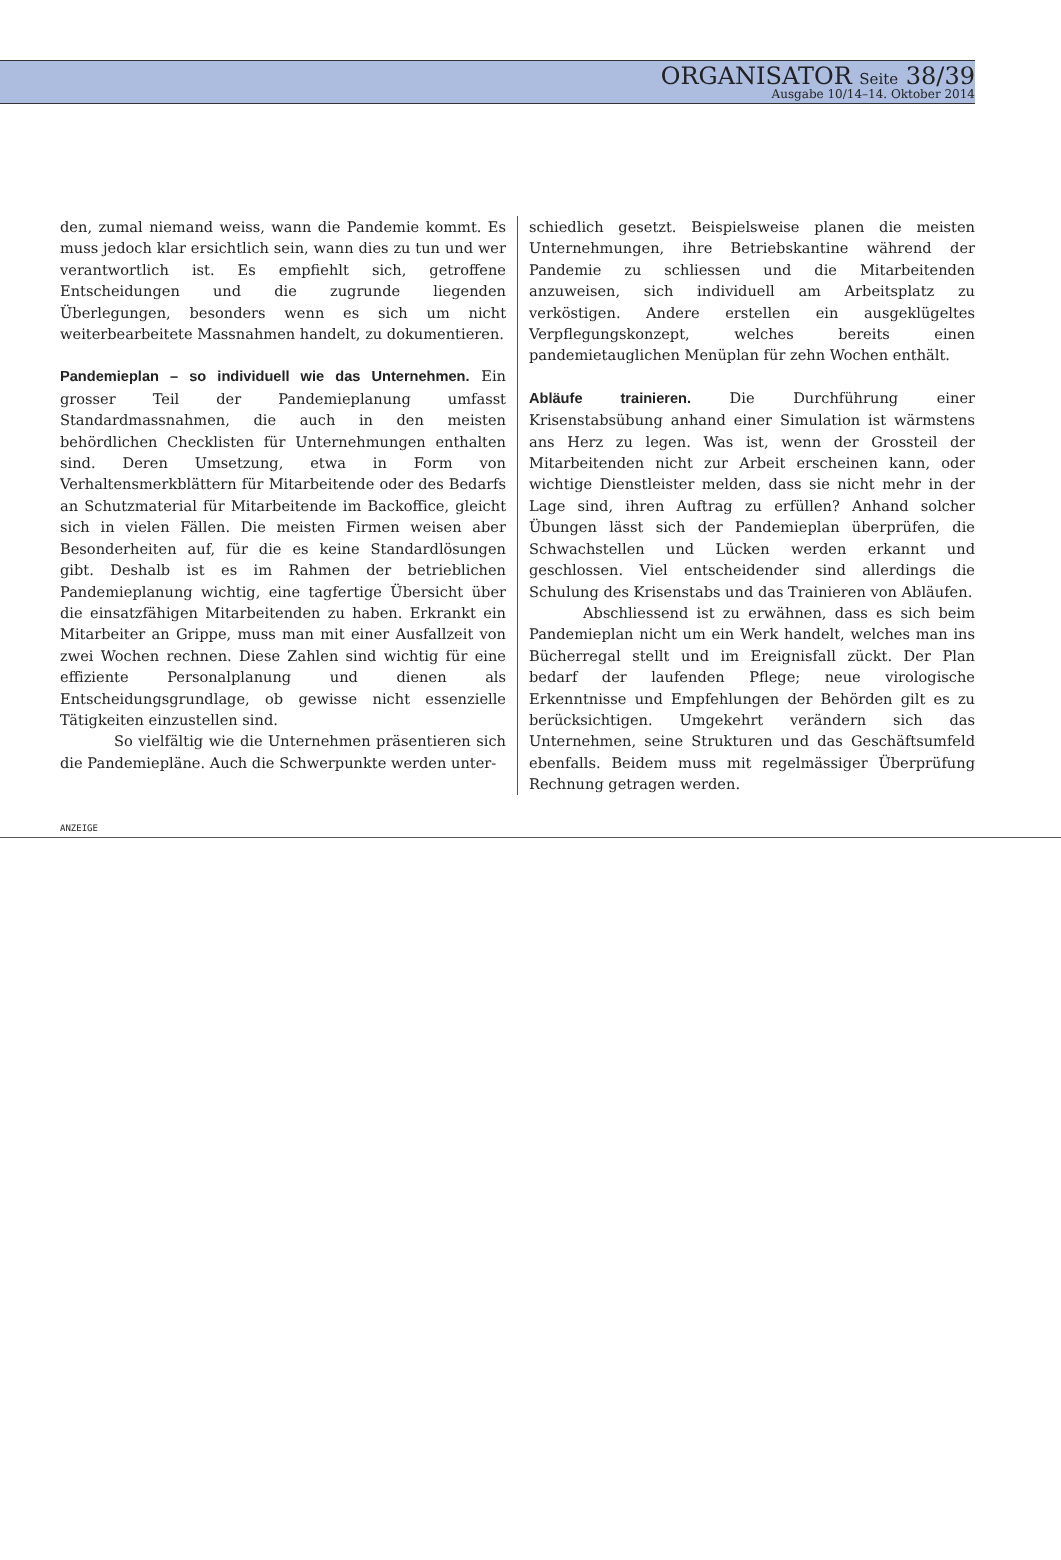ORGANISATOR Seite 38/39
Ausgabe 10/14–14. Oktober 2014
den, zumal niemand weiss, wann die Pandemie kommt. Es muss jedoch klar ersichtlich sein, wann dies zu tun und wer verantwortlich ist. Es empfiehlt sich, getroffene Entscheidungen und die zugrunde liegenden Überlegungen, besonders wenn es sich um nicht weiterbearbeitete Massnahmen handelt, zu dokumentieren.
Pandemieplan – so individuell wie das Unternehmen. Ein grosser Teil der Pandemieplanung umfasst Standardmassnahmen, die auch in den meisten behördlichen Checklisten für Unternehmungen enthalten sind. Deren Umsetzung, etwa in Form von Verhaltensmerkblättern für Mitarbeitende oder des Bedarfs an Schutzmaterial für Mitarbeitende im Backoffice, gleicht sich in vielen Fällen. Die meisten Firmen weisen aber Besonderheiten auf, für die es keine Standardlösungen gibt. Deshalb ist es im Rahmen der betrieblichen Pandemieplanung wichtig, eine tagfertige Übersicht über die einsatzfähigen Mitarbeitenden zu haben. Erkrankt ein Mitarbeiter an Grippe, muss man mit einer Ausfallzeit von zwei Wochen rechnen. Diese Zahlen sind wichtig für eine effiziente Personalplanung und dienen als Entscheidungsgrundlage, ob gewisse nicht essenzielle Tätigkeiten einzustellen sind.
So vielfältig wie die Unternehmen präsentieren sich die Pandemiepläne. Auch die Schwerpunkte werden unter-
schiedlich gesetzt. Beispielsweise planen die meisten Unternehmungen, ihre Betriebskantine während der Pandemie zu schliessen und die Mitarbeitenden anzuweisen, sich individuell am Arbeitsplatz zu verköstigen. Andere erstellen ein ausgeklügeltes Verpflegungskonzept, welches bereits einen pandemietauglichen Menüplan für zehn Wochen enthält.
Abläufe trainieren. Die Durchführung einer Krisenstabsübung anhand einer Simulation ist wärmstens ans Herz zu legen. Was ist, wenn der Grossteil der Mitarbeitenden nicht zur Arbeit erscheinen kann, oder wichtige Dienstleister melden, dass sie nicht mehr in der Lage sind, ihren Auftrag zu erfüllen? Anhand solcher Übungen lässt sich der Pandemieplan überprüfen, die Schwachstellen und Lücken werden erkannt und geschlossen. Viel entscheidender sind allerdings die Schulung des Krisenstabs und das Trainieren von Abläufen.
Abschliessend ist zu erwähnen, dass es sich beim Pandemieplan nicht um ein Werk handelt, welches man ins Bücherregal stellt und im Ereignisfall zückt. Der Plan bedarf der laufenden Pflege; neue virologische Erkenntnisse und Empfehlungen der Behörden gilt es zu berücksichtigen. Umgekehrt verändern sich das Unternehmen, seine Strukturen und das Geschäftsumfeld ebenfalls. Beidem muss mit regelmässiger Überprüfung Rechnung getragen werden.
ANZEIGE